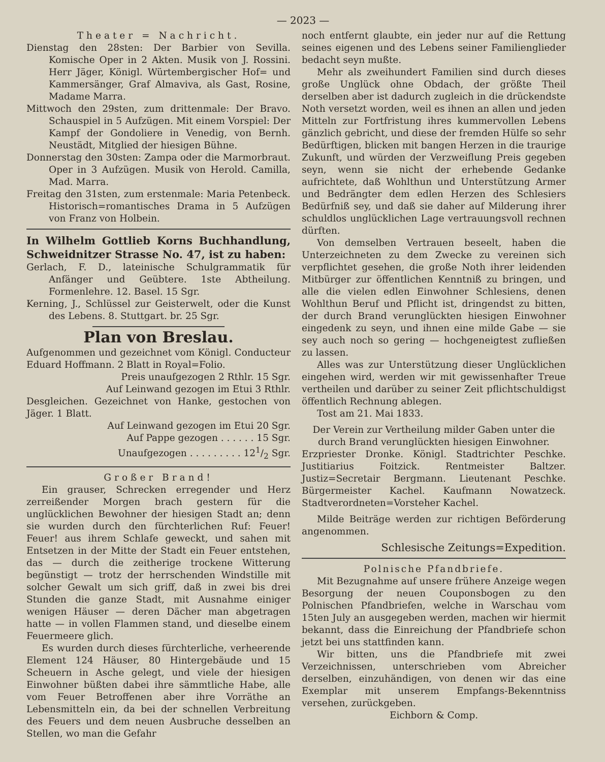— 2023 —
Theater = Nachricht.
Dienstag den 28sten: Der Barbier von Sevilla. Komische Oper in 2 Akten. Musik von J. Rossini. Herr Jäger, Königl. Würtembergischer Hof= und Kammersänger, Graf Almaviva, als Gast, Rosine, Madame Marra.
Mittwoch den 29sten, zum drittenmale: Der Bravo. Schauspiel in 5 Aufzügen. Mit einem Vorspiel: Der Kampf der Gondoliere in Venedig, von Bernh. Neustädt, Mitglied der hiesigen Bühne.
Donnerstag den 30sten: Zampa oder die Marmorbraut. Oper in 3 Aufzügen. Musik von Herold. Camilla, Mad. Marra.
Freitag den 31sten, zum erstenmale: Maria Petenbeck. Historisch=romantisches Drama in 5 Aufzügen von Franz von Holbein.
In Wilhelm Gottlieb Korns Buchhandlung, Schweidnitzer Strasse No. 47, ist zu haben:
Gerlach, F. D., lateinische Schulgrammatik für Anfänger und Geübtere. 1ste Abtheilung. Formenlehre. 12. Basel. 15 Sgr.
Kerning, J., Schlüssel zur Geisterwelt, oder die Kunst des Lebens. 8. Stuttgart. br. 25 Sgr.
Plan von Breslau.
Aufgenommen und gezeichnet vom Königl. Conducteur Eduard Hoffmann. 2 Blatt in Royal=Folio.
Preis unaufgezogen 2 Rthlr. 15 Sgr.
Auf Leinwand gezogen im Etui 3 Rthlr.
Desgleichen. Gezeichnet von Hanke, gestochen von Jäger. 1 Blatt.
Auf Leinwand gezogen im Etui 20 Sgr.
Auf Pappe gezogen . . . . . . 15 Sgr.
Unaufgezogen . . . . . . . . . 121/2 Sgr.
Großer Brand!
Ein grauser, Schrecken erregender und Herz zerreißender Morgen brach gestern für die unglücklichen Bewohner der hiesigen Stadt an; denn sie wurden durch den fürchterlichen Ruf: Feuer! Feuer! aus ihrem Schlafe geweckt, und sahen mit Entsetzen in der Mitte der Stadt ein Feuer entstehen, das — durch die zeitherige trockene Witterung begünstigt — trotz der herrschenden Windstille mit solcher Gewalt um sich griff, daß in zwei bis drei Stunden die ganze Stadt, mit Ausnahme einiger wenigen Häuser — deren Dächer man abgetragen hatte — in vollen Flammen stand, und dieselbe einem Feuermeere glich.
Es wurden durch dieses fürchterliche, verheerende Element 124 Häuser, 80 Hintergebäude und 15 Scheuern in Asche gelegt, und viele der hiesigen Einwohner büßten dabei ihre sämmtliche Habe, alle vom Feuer Betroffenen aber ihre Vorräthe an Lebensmitteln ein, da bei der schnellen Verbreitung des Feuers und dem neuen Ausbruche desselben an Stellen, wo man die Gefahr
noch entfernt glaubte, ein jeder nur auf die Rettung seines eigenen und des Lebens seiner Familienglieder bedacht seyn mußte.
Mehr als zweihundert Familien sind durch dieses große Unglück ohne Obdach, der größte Theil derselben aber ist dadurch zugleich in die drückendste Noth versetzt worden, weil es ihnen an allen und jeden Mitteln zur Fortfristung ihres kummervollen Lebens gänzlich gebricht, und diese der fremden Hülfe so sehr Bedürftigen, blicken mit bangen Herzen in die traurige Zukunft, und würden der Verzweiflung Preis gegeben seyn, wenn sie nicht der erhebende Gedanke aufrichtete, daß Wohlthun und Unterstützung Armer und Bedrängter dem edlen Herzen des Schlesiers Bedürfniß sey, und daß sie daher auf Milderung ihrer schuldlos unglücklichen Lage vertrauungsvoll rechnen dürften.
Von demselben Vertrauen beseelt, haben die Unterzeichneten zu dem Zwecke zu vereinen sich verpflichtet gesehen, die große Noth ihrer leidenden Mitbürger zur öffentlichen Kenntniß zu bringen, und alle die vielen edlen Einwohner Schlesiens, denen Wohlthun Beruf und Pflicht ist, dringendst zu bitten, der durch Brand verunglückten hiesigen Einwohner eingedenk zu seyn, und ihnen eine milde Gabe — sie sey auch noch so gering — hochgeneigtest zufließen zu lassen.
Alles was zur Unterstützung dieser Unglücklichen eingehen wird, werden wir mit gewissenhafter Treue vertheilen und darüber zu seiner Zeit pflichtschuldigst öffentlich Rechnung ablegen.
Tost am 21. Mai 1833.
Der Verein zur Vertheilung milder Gaben unter die durch Brand verunglückten hiesigen Einwohner.
Erzpriester Dronke. Königl. Stadtrichter Peschke. Justitiarius Foitzick. Rentmeister Baltzer. Justiz=Secretair Bergmann. Lieutenant Peschke. Bürgermeister Kachel. Kaufmann Nowatzeck. Stadtverordneten=Vorsteher Kachel.
Milde Beiträge werden zur richtigen Beförderung angenommen.
Schlesische Zeitungs=Expedition.
Polnische Pfandbriefe.
Mit Bezugnahme auf unsere frühere Anzeige wegen Besorgung der neuen Couponsbogen zu den Polnischen Pfandbriefen, welche in Warschau vom 15ten July an ausgegeben werden, machen wir hiermit bekannt, dass die Einreichung der Pfandbriefe schon jetzt bei uns stattfinden kann.
Wir bitten, uns die Pfandbriefe mit zwei Verzeichnissen, unterschrieben vom Abreicher derselben, einzuhändigen, von denen wir das eine Exemplar mit unserem Empfangs-Bekenntniss versehen, zurückgeben.
Eichborn & Comp.